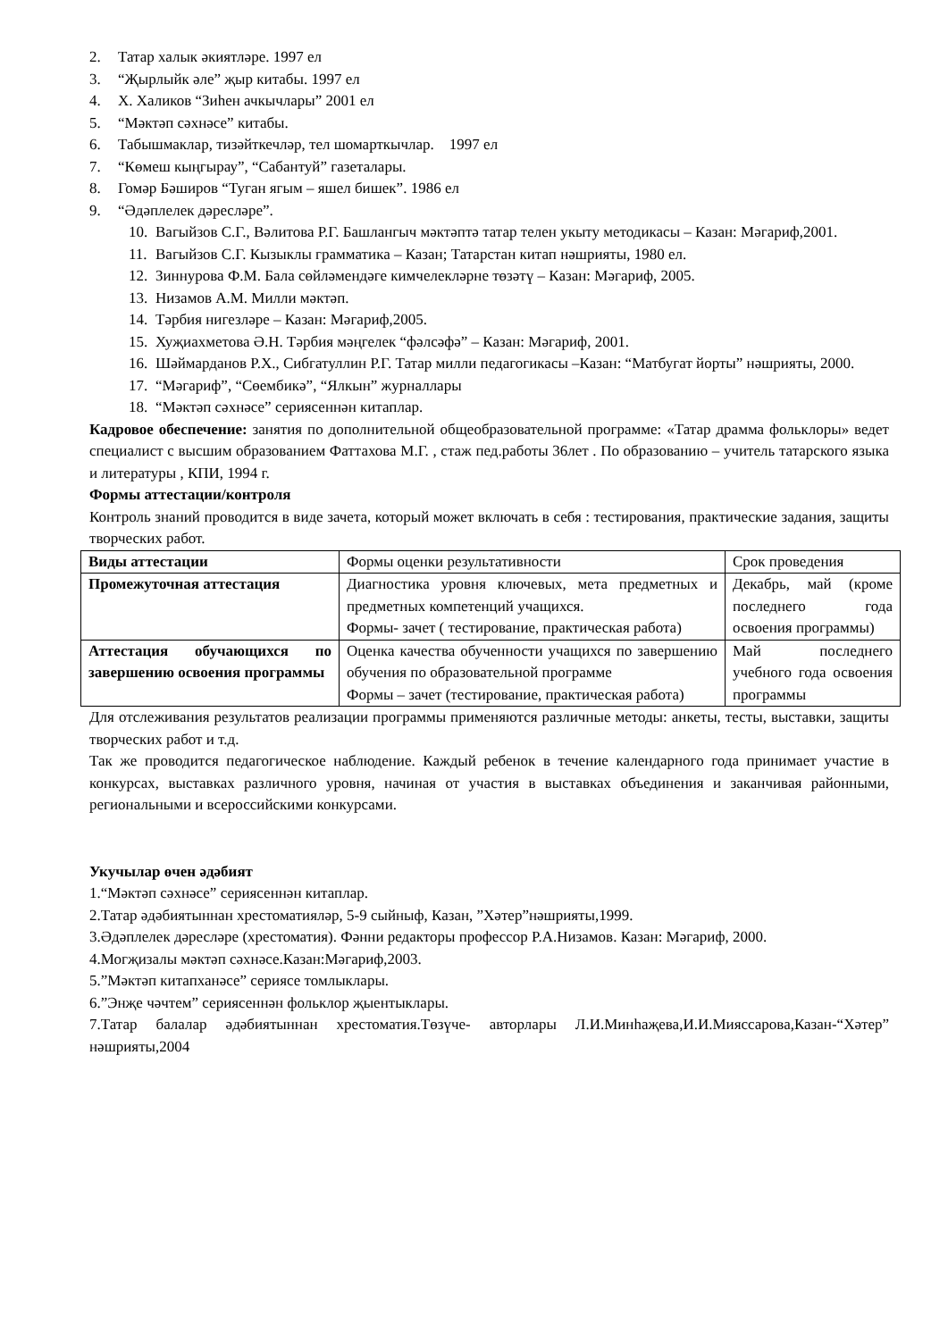2. Татар халык әкиятләре. 1997 ел
3. “Җырлыйк әле” җыр китабы. 1997 ел
4. Х. Халиков “Зиһен ачкычлары” 2001 ел
5. “Мәктәп сәхнәсе” китабы.
6. Табышмаклар, тизәйткечләр, тел шомарткычлар. 1997 ел
7. “Көмеш кыңгырау”, “Сабантуй” газеталары.
8. Гомәр Бәширов “Туган ягым – яшел бишек”. 1986 ел
9. “Әдәплелек дәресләре”.
10. Вагыйзов С.Г., Вәлитова Р.Г. Башлангыч мәктәптә татар телен укыту методикасы – Казан: Мәгариф,2001.
11. Вагыйзов С.Г. Кызыклы грамматика – Казан; Татарстан китап нәшрияты, 1980 ел.
12. Зиннурова Ф.М. Бала сөйләмендәге кимчелекләрне төзәтү – Казан: Мәгариф, 2005.
13. Низамов А.М. Милли мәктәп.
14. Тәрбия нигезләре – Казан: Мәгариф,2005.
15. Хуҗиахметова Ә.Н. Тәрбия мәңгелек “фәлсәфә” – Казан: Мәгариф, 2001.
16. Шәймарданов Р.Х., Сибгатуллин Р.Г. Татар милли педагогикасы –Казан: “Матбугат йорты” нәшрияты, 2000.
17. “Мәгариф”, “Сөембикә”, “Ялкын” журналлары
18. “Мәктәп сәхнәсе” сериясеннән китаплар.
Кадровое обеспечение: занятия по дополнительной общеобразовательной программе: «Татар драмма фольклоры» ведет специалист с высшим образованием Фаттахова М.Г. , стаж пед.работы 36лет . По образованию – учитель татарского языка и литературы , КПИ, 1994 г.
Формы аттестации/контроля
Контроль знаний проводится в виде зачета, который может включать в себя : тестирования, практические задания, защиты творческих работ.
| Виды аттестации | Формы оценки результативности | Срок проведения |
| Промежуточная аттестация | Диагностика уровня ключевых, мета предметных и предметных компетенций учащихся. Формы- зачет ( тестирование, практическая работа) | Декабрь, май (кроме последнего года освоения программы) |
| Аттестация обучающихся по завершению освоения программы | Оценка качества обученности учащихся по завершению обучения по образовательной программе Формы – зачет (тестирование, практическая работа) | Май последнего учебного года освоения программы |
Для отслеживания результатов реализации программы применяются различные методы: анкеты, тесты, выставки, защиты творческих работ и т.д.
Так же проводится педагогическое наблюдение. Каждый ребенок в течение календарного года принимает участие в конкурсах, выставках различного уровня, начиная от участия в выставках объединения и заканчивая районными, региональными и всероссийскими конкурсами.
Укучылар өчен әдәбият
1.“Мәктәп сәхнәсе” сериясеннән китаплар.
2.Татар әдәбиятыннан хрестоматияләр, 5-9 сыйныф, Казан, ”Хәтер”нәшрияты,1999.
3.Әдәплелек дәресләре (хрестоматия). Фәнни редакторы профессор Р.А.Низамов. Казан: Мәгариф, 2000.
4.Могҗизалы мәктәп сәхнәсе.Казан:Мәгариф,2003.
5.”Мәктәп китапханәсе” сериясе томлыклары.
6.”Энҗе чәчтем” сериясеннән фольклор җыентыклары.
7.Татар балалар әдәбиятыннан хрестоматия.Төзүче- авторлары Л.И.Минһаҗева,И.И.Мияссарова,Казан-“Хәтер” нәшрияты,2004